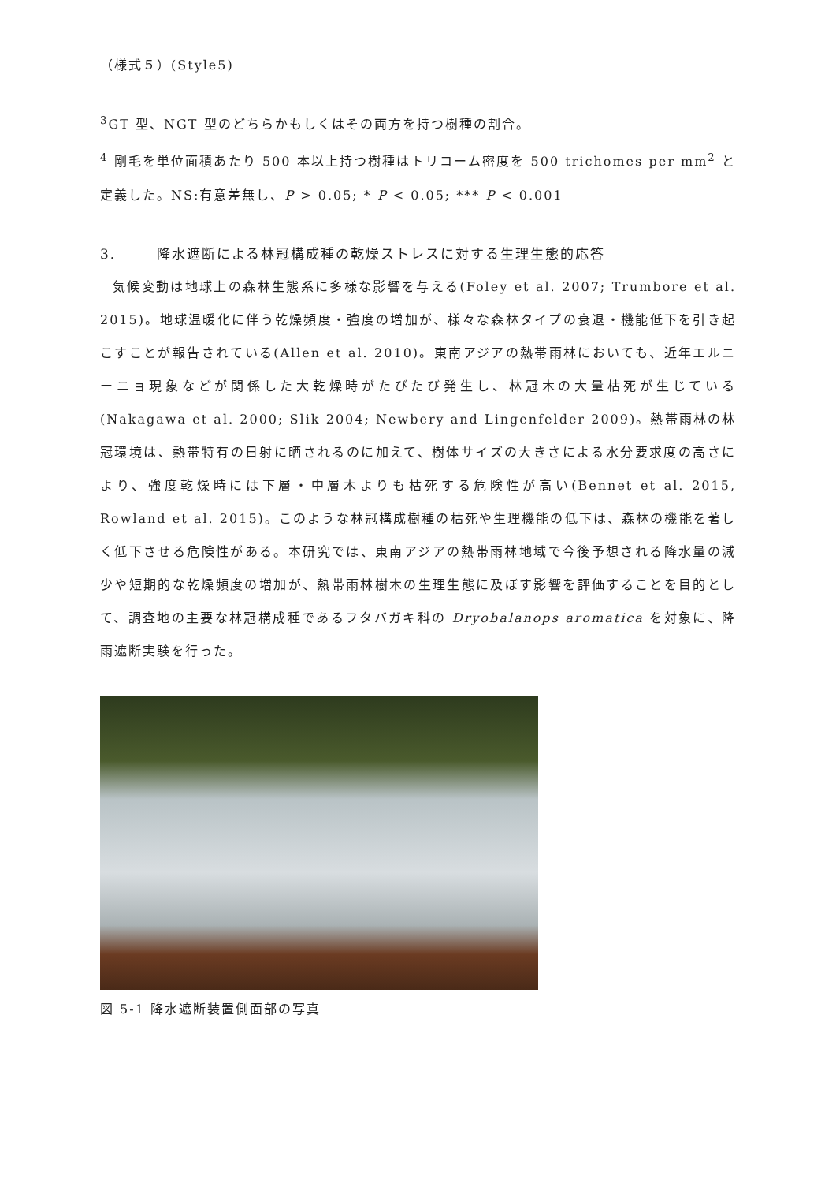（様式５）(Style5)
<sup>3</sup> GT 型、NGT 型のどちらかもしくはその両方を持つ樹種の割合。
<sup>4</sup> 剛毛を単位面積あたり 500 本以上持つ樹種はトリコーム密度を 500 trichomes per mm<sup>2</sup> と定義した。NS:有意差無し、P > 0.05; * P < 0.05; *** P < 0.001
3. 降水遮断による林冠構成種の乾燥ストレスに対する生理生態的応答
気候変動は地球上の森林生態系に多様な影響を与える(Foley et al. 2007; Trumbore et al. 2015)。地球温暖化に伴う乾燥頻度・強度の増加が、様々な森林タイプの衰退・機能低下を引き起こすことが報告されている(Allen et al. 2010)。東南アジアの熱帯雨林においても、近年エルニーニョ現象などが関係した大乾燥時がたびたび発生し、林冠木の大量枯死が生じている (Nakagawa et al. 2000; Slik 2004; Newbery and Lingenfelder 2009)。熱帯雨林の林冠環境は、熱帯特有の日射に晒されるのに加えて、樹体サイズの大きさによる水分要求度の高さにより、強度乾燥時には下層・中層木よりも枯死する危険性が高い(Bennet et al. 2015, Rowland et al. 2015)。このような林冠構成樹種の枯死や生理機能の低下は、森林の機能を著しく低下させる危険性がある。本研究では、東南アジアの熱帯雨林地域で今後予想される降水量の減少や短期的な乾燥頻度の増加が、熱帯雨林樹木の生理生態に及ぼす影響を評価することを目的として、調査地の主要な林冠構成種であるフタバガキ科の Dryobalanops aromatica を対象に、降雨遮断実験を行った。
図 5-1 降水遮断装置側面部の写真